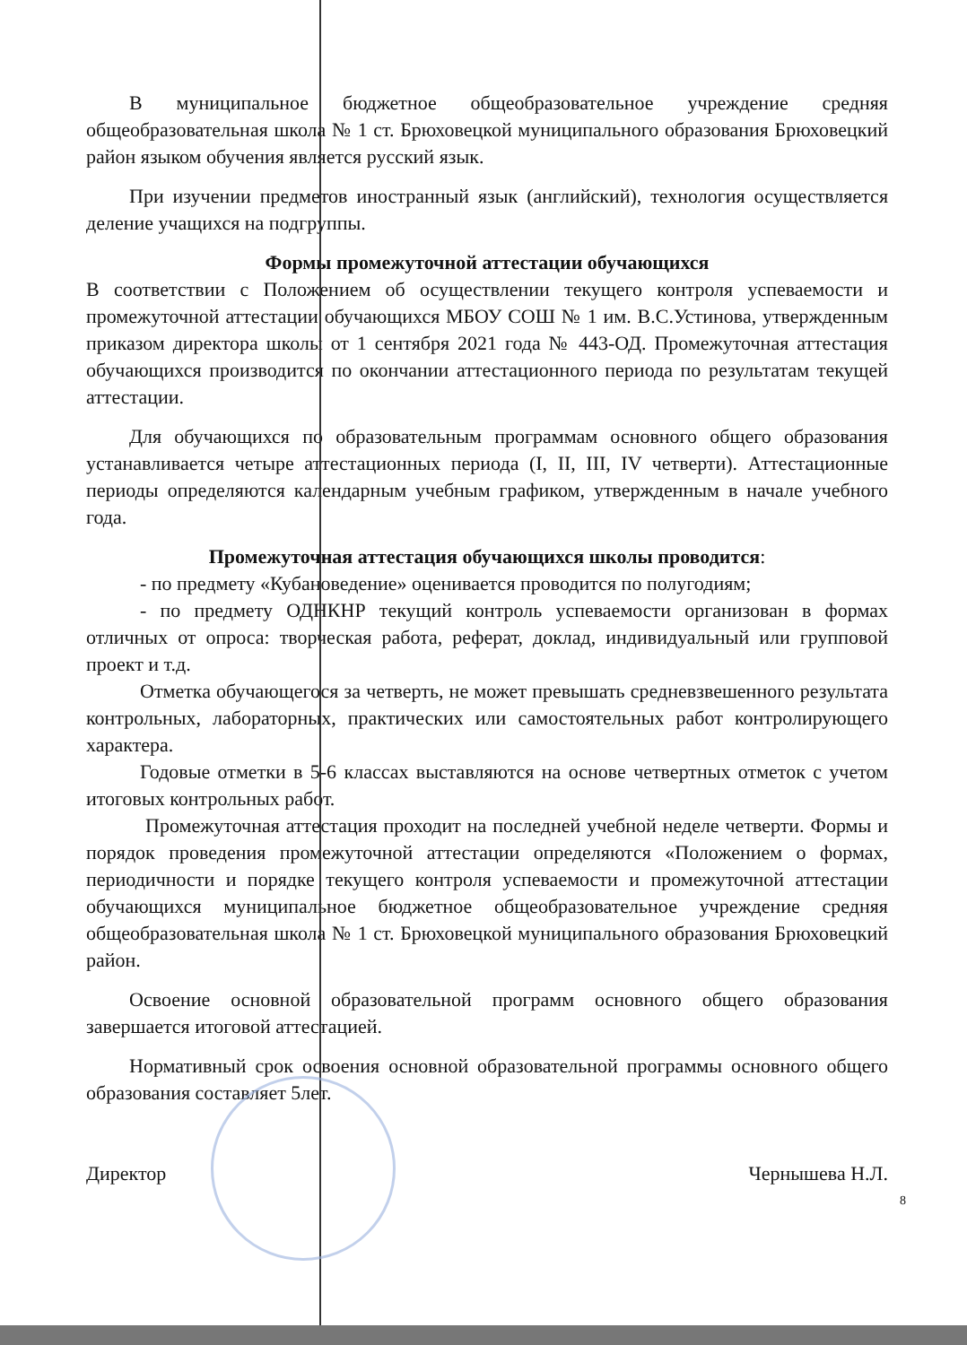В муниципальное бюджетное общеобразовательное учреждение средняя общеобразовательная школа № 1 ст. Брюховецкой муниципального образования Брюховецкий район языком обучения является русский язык.
При изучении предметов иностранный язык (английский), технология осуществляется деление учащихся на подгруппы.
Формы промежуточной аттестации обучающихся
В соответствии с Положением об осуществлении текущего контроля успеваемости и промежуточной аттестации обучающихся МБОУ СОШ № 1 им. В.С.Устинова, утвержденным приказом директора школы от 1 сентября 2021 года № 443-ОД. Промежуточная аттестация обучающихся производится по окончании аттестационного периода по результатам текущей аттестации.
Для обучающихся по образовательным программам основного общего образования устанавливается четыре аттестационных периода (I, II, III, IV четверти). Аттестационные периоды определяются календарным учебным графиком, утвержденным в начале учебного года.
Промежуточная аттестация обучающихся школы проводится:
- по предмету «Кубановедение» оценивается проводится по полугодиям;
- по предмету ОДНКНР текущий контроль успеваемости организован в формах отличных от опроса: творческая работа, реферат, доклад, индивидуальный или групповой проект и т.д.
Отметка обучающегося за четверть, не может превышать средневзвешенного результата контрольных, лабораторных, практических или самостоятельных работ контролирующего характера.
Годовые отметки в 5-6 классах выставляются на основе четвертных отметок с учетом итоговых контрольных работ.
Промежуточная аттестация проходит на последней учебной неделе четверти. Формы и порядок проведения промежуточной аттестации определяются «Положением о формах, периодичности и порядке текущего контроля успеваемости и промежуточной аттестации обучающихся муниципальное бюджетное общеобразовательное учреждение средняя общеобразовательная школа № 1 ст. Брюховецкой муниципального образования Брюховецкий район.
Освоение основной образовательной программ основного общего образования завершается итоговой аттестацией.
Нормативный срок освоения основной образовательной программы основного общего образования составляет 5лет.
Директор Чернышева Н.Л.
8